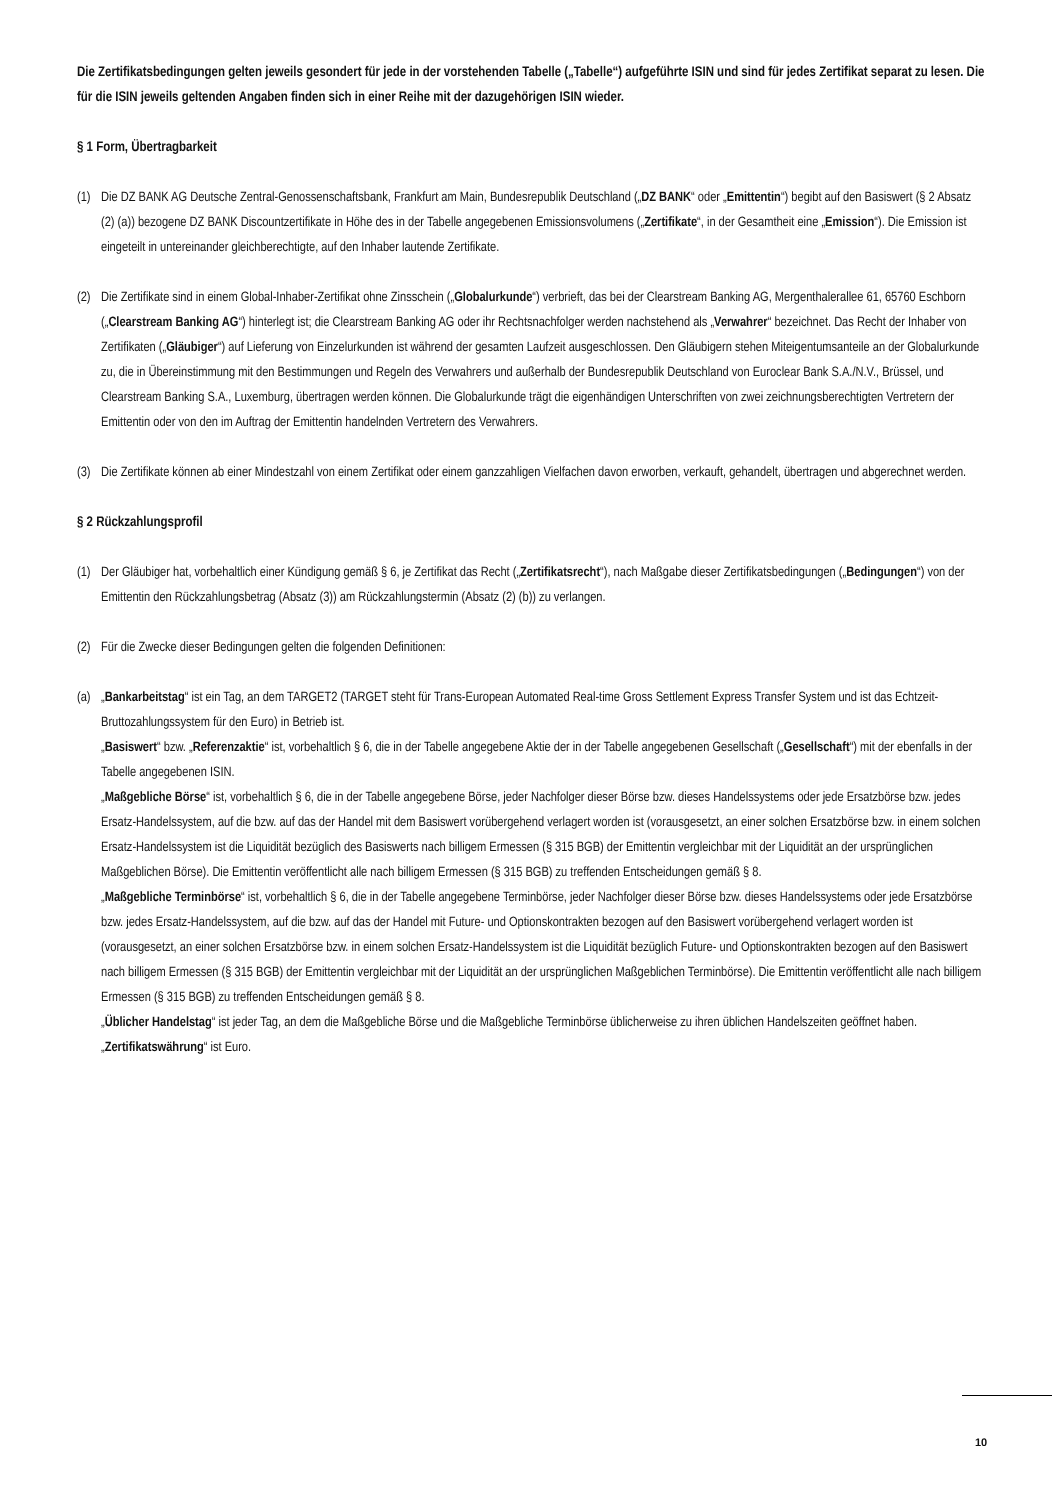Die Zertifikatsbedingungen gelten jeweils gesondert für jede in der vorstehenden Tabelle („Tabelle“) aufgeführte ISIN und sind für jedes Zertifikat separat zu lesen. Die für die ISIN jeweils geltenden Angaben finden sich in einer Reihe mit der dazugehörigen ISIN wieder.
§ 1 Form, Übertragbarkeit
(1)
Die DZ BANK AG Deutsche Zentral-Genossenschaftsbank, Frankfurt am Main, Bundesrepublik Deutschland („DZ BANK“ oder „Emittentin“) begibt auf den Basiswert (§ 2 Absatz (2) (a)) bezogene DZ BANK Discountzertifikate in Höhe des in der Tabelle angegebenen Emissionsvolumens („Zertifikate“, in der Gesamtheit eine „Emission“). Die Emission ist eingeteilt in untereinander gleichberechtigte, auf den Inhaber lautende Zertifikate.
(2)
Die Zertifikate sind in einem Global-Inhaber-Zertifikat ohne Zinsschein („Globalurkunde“) verbrieft, das bei der Clearstream Banking AG, Mergenthalerallee 61, 65760 Eschborn („Clearstream Banking AG“) hinterlegt ist; die Clearstream Banking AG oder ihr Rechtsnachfolger werden nachstehend als „Verwahrer“ bezeichnet. Das Recht der Inhaber von Zertifikaten („Gläubiger“) auf Lieferung von Einzelurkunden ist während der gesamten Laufzeit ausgeschlossen. Den Gläubigern stehen Miteigentumsanteile an der Globalurkunde zu, die in Übereinstimmung mit den Bestimmungen und Regeln des Verwahrers und außerhalb der Bundesrepublik Deutschland von Euroclear Bank S.A./N.V., Brüssel, und Clearstream Banking S.A., Luxemburg, übertragen werden können. Die Globalurkunde trägt die eigenhändigen Unterschriften von zwei zeichnungsberechtigten Vertretern der Emittentin oder von den im Auftrag der Emittentin handelnden Vertretern des Verwahrers.
(3)
Die Zertifikate können ab einer Mindestzahl von einem Zertifikat oder einem ganzzahligen Vielfachen davon erworben, verkauft, gehandelt, übertragen und abgerechnet werden.
§ 2 Rückzahlungsprofil
(1)
Der Gläubiger hat, vorbehaltlich einer Kündigung gemäß § 6, je Zertifikat das Recht („Zertifikatsrecht“), nach Maßgabe dieser Zertifikatsbedingungen („Bedingungen“) von der Emittentin den Rückzahlungsbetrag (Absatz (3)) am Rückzahlungstermin (Absatz (2) (b)) zu verlangen.
(2)
Für die Zwecke dieser Bedingungen gelten die folgenden Definitionen:
(a)
„Bankarbeitstag“ ist ein Tag, an dem TARGET2 (TARGET steht für Trans-European Automated Real-time Gross Settlement Express Transfer System und ist das Echtzeit-Bruttozahlungssystem für den Euro) in Betrieb ist.
„Basiswert“ bzw. „Referenzaktie“ ist, vorbehaltlich § 6, die in der Tabelle angegebene Aktie der in der Tabelle angegebenen Gesellschaft („Gesellschaft“) mit der ebenfalls in der Tabelle angegebenen ISIN.
„Maßgebliche Börse“ ist, vorbehaltlich § 6, die in der Tabelle angegebene Börse, jeder Nachfolger dieser Börse bzw. dieses Handelssystems oder jede Ersatzbörse bzw. jedes Ersatz-Handelssystem, auf die bzw. auf das der Handel mit dem Basiswert vorübergehend verlagert worden ist (vorausgesetzt, an einer solchen Ersatzbörse bzw. in einem solchen Ersatz-Handelssystem ist die Liquidität bezüglich des Basiswerts nach billigem Ermessen (§ 315 BGB) der Emittentin vergleichbar mit der Liquidität an der ursprünglichen Maßgeblichen Börse). Die Emittentin veröffentlicht alle nach billigem Ermessen (§ 315 BGB) zu treffenden Entscheidungen gemäß § 8.
„Maßgebliche Terminbörse“ ist, vorbehaltlich § 6, die in der Tabelle angegebene Terminbörse, jeder Nachfolger dieser Börse bzw. dieses Handelssystems oder jede Ersatzbörse bzw. jedes Ersatz-Handelssystem, auf die bzw. auf das der Handel mit Future- und Optionskontrakten bezogen auf den Basiswert vorübergehend verlagert worden ist (vorausgesetzt, an einer solchen Ersatzbörse bzw. in einem solchen Ersatz-Handelssystem ist die Liquidität bezüglich Future- und Optionskontrakten bezogen auf den Basiswert nach billigem Ermessen (§ 315 BGB) der Emittentin vergleichbar mit der Liquidität an der ursprünglichen Maßgeblichen Terminbörse). Die Emittentin veröffentlicht alle nach billigem Ermessen (§ 315 BGB) zu treffenden Entscheidungen gemäß § 8.
„Üblicher Handelstag“ ist jeder Tag, an dem die Maßgebliche Börse und die Maßgebliche Terminbörse üblicherweise zu ihren üblichen Handelszeiten geöffnet haben.
„Zertifikatswährung“ ist Euro.
10